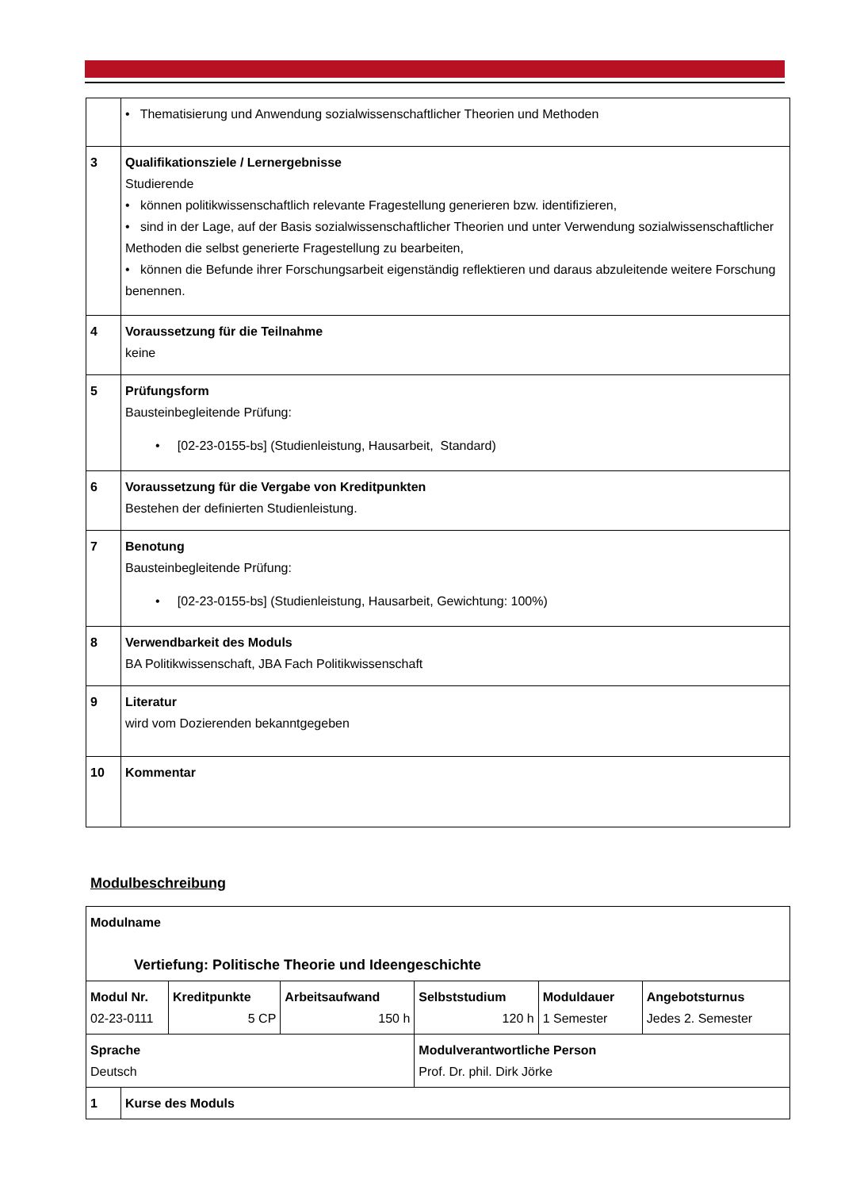| | • Thematisierung und Anwendung sozialwissenschaftlicher Theorien und Methoden |
| 3 | Qualifikationsziele / Lernergebnisse Studierende • können politikwissenschaftlich relevante Fragestellung generieren bzw. identifizieren, • sind in der Lage, auf der Basis sozialwissenschaftlicher Theorien und unter Verwendung sozialwissenschaftlicher Methoden die selbst generierte Fragestellung zu bearbeiten, • können die Befunde ihrer Forschungsarbeit eigenständig reflektieren und daraus abzuleitende weitere Forschung benennen. |
| 4 | Voraussetzung für die Teilnahme keine |
| 5 | Prüfungsform Bausteinbegleitende Prüfung: • [02-23-0155-bs] (Studienleistung, Hausarbeit, Standard) |
| 6 | Voraussetzung für die Vergabe von Kreditpunkten Bestehen der definierten Studienleistung. |
| 7 | Benotung Bausteinbegleitende Prüfung: • [02-23-0155-bs] (Studienleistung, Hausarbeit, Gewichtung: 100%) |
| 8 | Verwendbarkeit des Moduls BA Politikwissenschaft, JBA Fach Politikwissenschaft |
| 9 | Literatur wird vom Dozierenden bekanntgegeben |
| 10 | Kommentar |
Modulbeschreibung
| Modulname Vertiefung: Politische Theorie und Ideengeschichte | | | | | | |
| Modul Nr. 02-23-0111 | | Kreditpunkte 5 CP | Arbeitsaufwand 150 h | Selbststudium 120 h | Moduldauer 1 Semester | Angebotsturnus Jedes 2. Semester |
| Sprache Deutsch | | | | Modulverantwortliche Person Prof. Dr. phil. Dirk Jörke | | |
| 1 | Kurse des Moduls | | | | | |